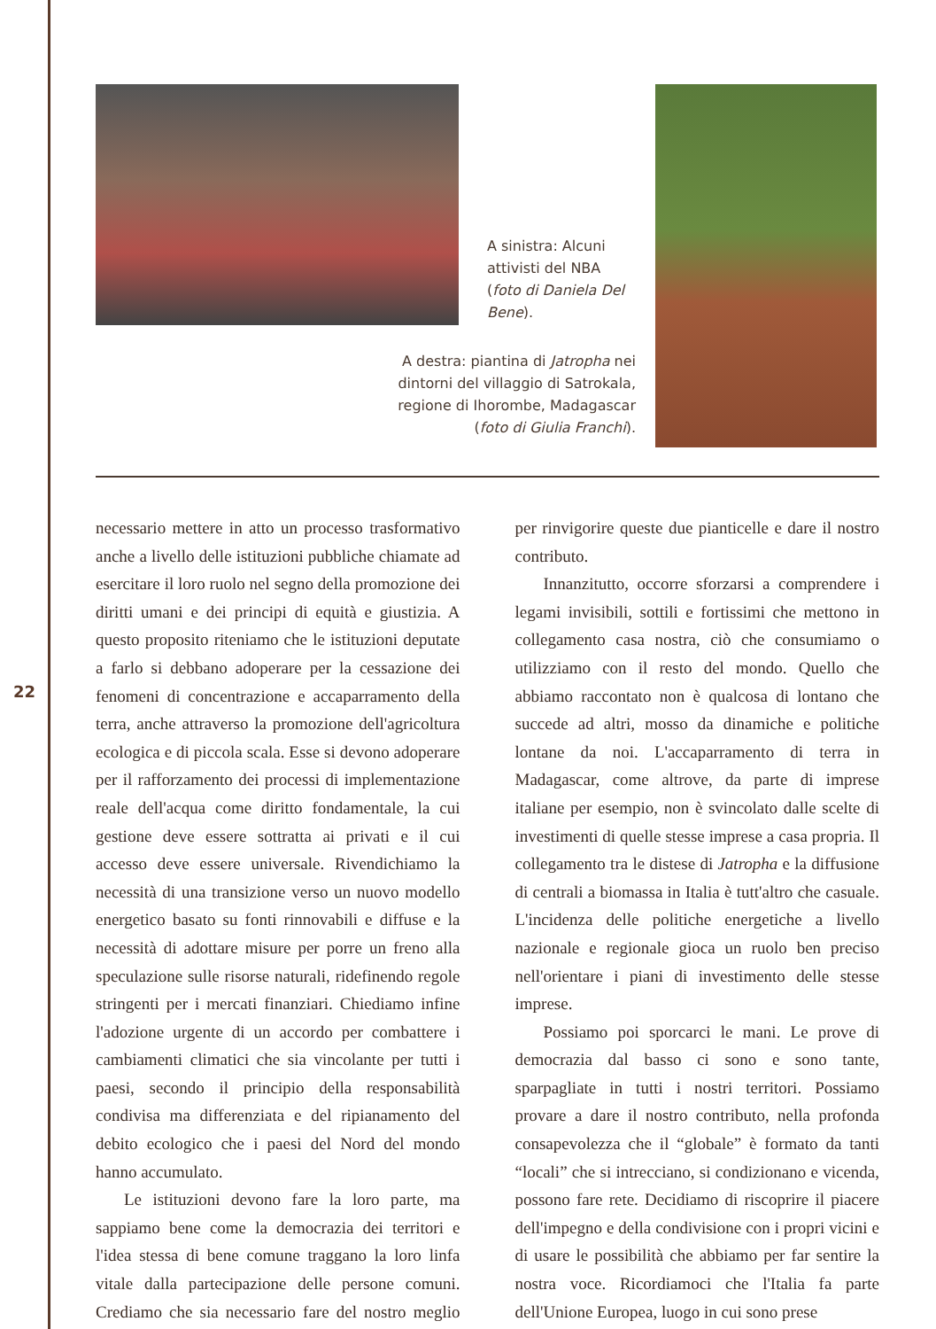A sinistra: Alcuni attivisti del NBA (foto di Daniela Del Bene).
A destra: piantina di Jatropha nei dintorni del villaggio di Satrokala, regione di Ihorombe, Madagascar (foto di Giulia Franchi).
22
necessario mettere in atto un processo trasformativo anche a livello delle istituzioni pubbliche chiamate ad esercitare il loro ruolo nel segno della promozione dei diritti umani e dei principi di equità e giustizia. A questo proposito riteniamo che le istituzioni deputate a farlo si debbano adoperare per la cessazione dei fenomeni di concentrazione e accaparramento della terra, anche attraverso la promozione dell'agricoltura ecologica e di piccola scala. Esse si devono adoperare per il rafforzamento dei processi di implementazione reale dell'acqua come diritto fondamentale, la cui gestione deve essere sottratta ai privati e il cui accesso deve essere universale. Rivendichiamo la necessità di una transizione verso un nuovo modello energetico basato su fonti rinnovabili e diffuse e la necessità di adottare misure per porre un freno alla speculazione sulle risorse naturali, ridefinendo regole stringenti per i mercati finanziari. Chiediamo infine l'adozione urgente di un accordo per combattere i cambiamenti climatici che sia vincolante per tutti i paesi, secondo il principio della responsabilità condivisa ma differenziata e del ripianamento del debito ecologico che i paesi del Nord del mondo hanno accumulato.
Le istituzioni devono fare la loro parte, ma sappiamo bene come la democrazia dei territori e l'idea stessa di bene comune traggano la loro linfa vitale dalla partecipazione delle persone comuni. Crediamo che sia necessario fare del nostro meglio per rinvigorire queste due pianticelle e dare il nostro contributo.
Innanzitutto, occorre sforzarsi a comprendere i legami invisibili, sottili e fortissimi che mettono in collegamento casa nostra, ciò che consumiamo o utilizziamo con il resto del mondo. Quello che abbiamo raccontato non è qualcosa di lontano che succede ad altri, mosso da dinamiche e politiche lontane da noi. L'accaparramento di terra in Madagascar, come altrove, da parte di imprese italiane per esempio, non è svincolato dalle scelte di investimenti di quelle stesse imprese a casa propria. Il collegamento tra le distese di Jatropha e la diffusione di centrali a biomassa in Italia è tutt'altro che casuale. L'incidenza delle politiche energetiche a livello nazionale e regionale gioca un ruolo ben preciso nell'orientare i piani di investimento delle stesse imprese.
Possiamo poi sporcarci le mani. Le prove di democrazia dal basso ci sono e sono tante, sparpagliate in tutti i nostri territori. Possiamo provare a dare il nostro contributo, nella profonda consapevolezza che il “globale” è formato da tanti “locali” che si intrecciano, si condizionano e vicenda, possono fare rete. Decidiamo di riscoprire il piacere dell'impegno e della condivisione con i propri vicini e di usare le possibilità che abbiamo per far sentire la nostra voce. Ricordiamoci che l'Italia fa parte dell'Unione Europea, luogo in cui sono prese